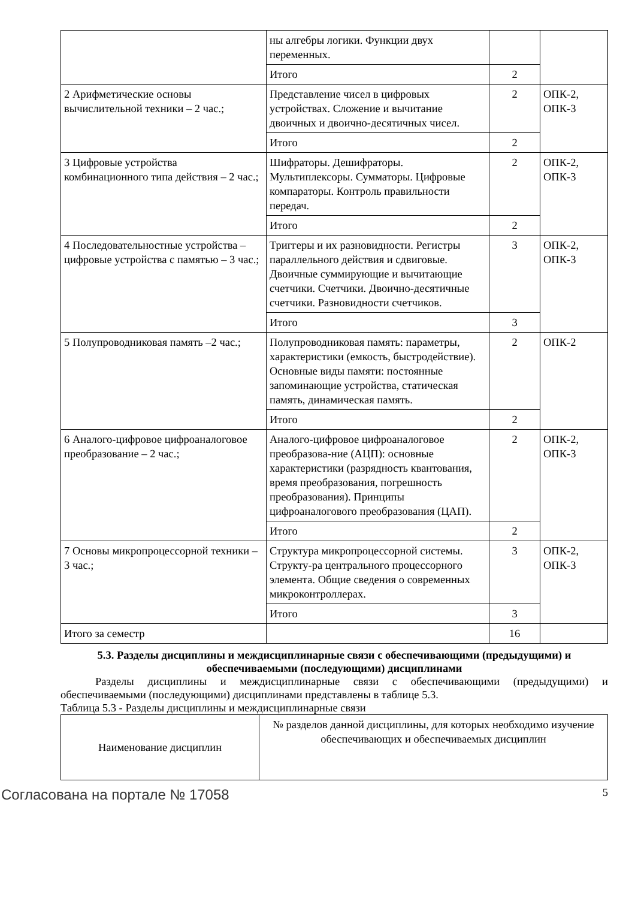| | ны алгебры логики. Функции двух переменных. | | |
| | Итого | 2 | |
| 2 Арифметические основы вычислительной техники – 2 час.; | Представление чисел в цифровых устройствах. Сложение и вычитание двоичных и двоично-десятичных чисел. | 2 | ОПК-2, ОПК-3 |
| | Итого | 2 | |
| 3 Цифровые устройства комбинационного типа действия – 2 час.; | Шифраторы. Дешифраторы. Мультиплексоры. Сумматоры. Цифровые компараторы. Контроль правильности передач. | 2 | ОПК-2, ОПК-3 |
| | Итого | 2 | |
| 4 Последовательностные устройства – цифровые устройства с памятью – 3 час.; | Триггеры и их разновидности. Регистры параллельного действия и сдвиговые. Двоичные суммирующие и вычитающие счетчики. Счетчики. Двоично-десятичные счетчики. Разновидности счетчиков. | 3 | ОПК-2, ОПК-3 |
| | Итого | 3 | |
| 5 Полупроводниковая память –2 час.; | Полупроводниковая память: параметры, характеристики (емкость, быстродействие). Основные виды памяти: постоянные запоминающие устройства, статическая память, динамическая память. | 2 | ОПК-2 |
| | Итого | 2 | |
| 6 Аналого-цифровое цифроаналоговое преобразование – 2 час.; | Аналого-цифровое цифроаналоговое преобразова-ние (АЦП): основные характеристики (разрядность квантования, время преобразования, погрешность преобразования). Принципы цифроаналогового преобразования (ЦАП). | 2 | ОПК-2, ОПК-3 |
| | Итого | 2 | |
| 7 Основы микропроцессорной техники – 3 час.; | Структура микропроцессорной системы. Структу-ра центрального процессорного элемента. Общие сведения о современных микроконтроллерах. | 3 | ОПК-2, ОПК-3 |
| | Итого | 3 | |
| Итого за семестр | | 16 | |
5.3. Разделы дисциплины и междисциплинарные связи с обеспечивающими (предыдущими) и обеспечиваемыми (последующими) дисциплинами
Разделы дисциплины и междисциплинарные связи с обеспечивающими (предыдущими) и обеспечиваемыми (последующими) дисциплинами представлены в таблице 5.3.
Таблица 5.3 - Разделы дисциплины и междисциплинарные связи
| Наименование дисциплин | № разделов данной дисциплины, для которых необходимо изучение обеспечивающих и обеспечиваемых дисциплин |
Согласована на портале № 17058 5